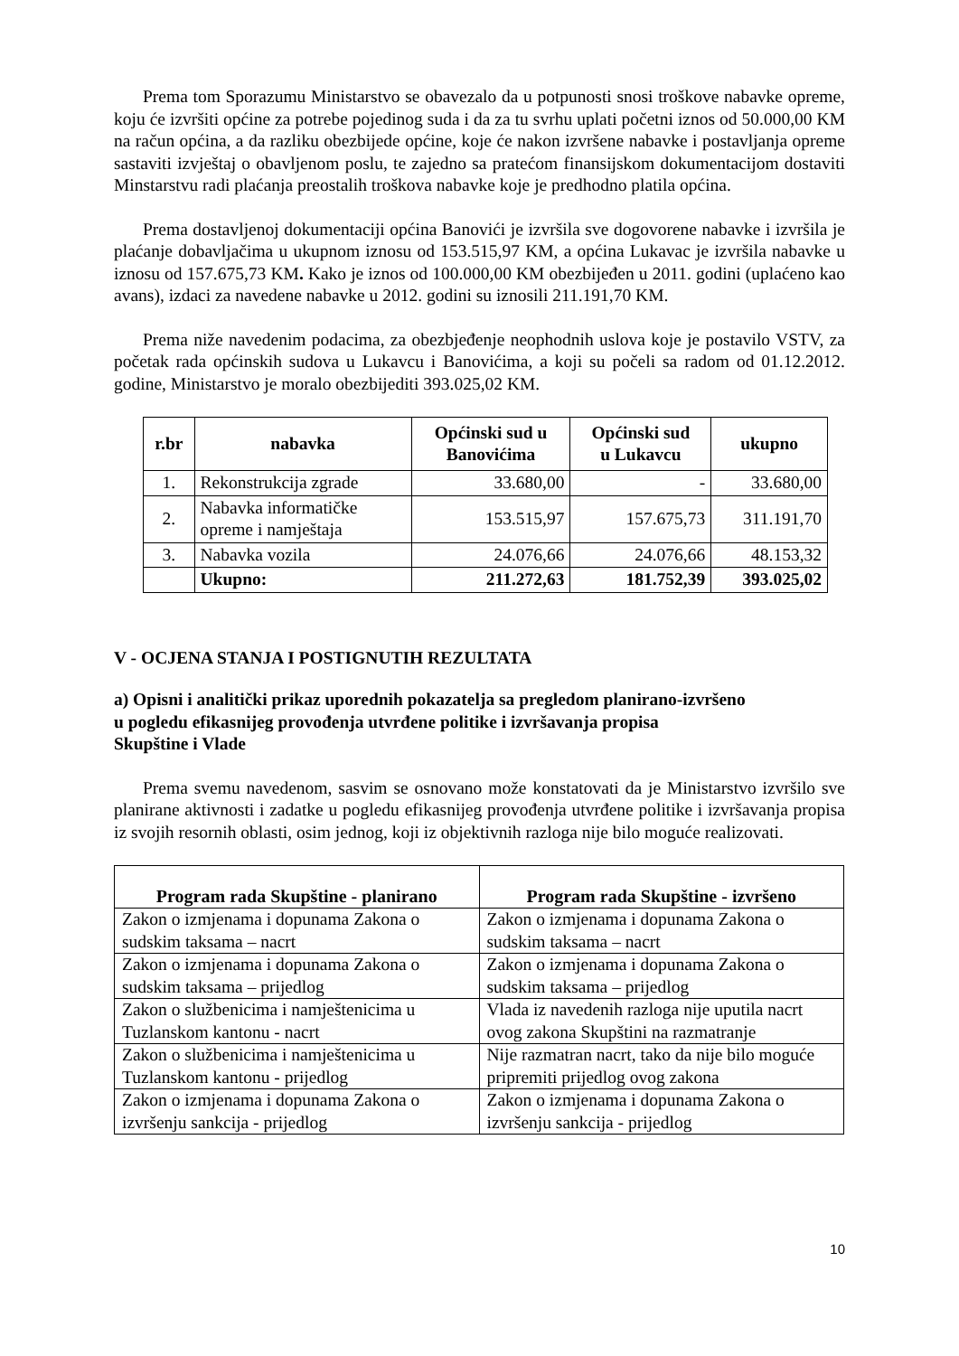Prema tom Sporazumu Ministarstvo se obavezalo da u potpunosti snosi troškove nabavke opreme, koju će izvršiti općine za potrebe pojedinog suda i da za tu svrhu uplati početni iznos od 50.000,00 KM na račun općina, a da razliku obezbijede općine, koje će nakon izvršene nabavke i postavljanja opreme sastaviti izvještaj o obavljenom poslu, te zajedno sa pratećom finansijskom dokumentacijom dostaviti Minstarstvu radi plaćanja preostalih troškova nabavke koje je predhodno platila općina.
Prema dostavljenoj dokumentaciji općina Banovići je izvršila sve dogovorene nabavke i izvršila je plaćanje dobavljačima u ukupnom iznosu od 153.515,97 KM, a općina Lukavac je izvršila nabavke u iznosu od 157.675,73 KM. Kako je iznos od 100.000,00 KM obezbijeđen u 2011. godini (uplaćeno kao avans), izdaci za navedene nabavke u 2012. godini su iznosili 211.191,70 KM.
Prema niže navedenim podacima, za obezbjeđenje neophodnih uslova koje je postavilo VSTV, za početak rada općinskih sudova u Lukavcu i Banovićima, a koji su počeli sa radom od 01.12.2012. godine, Ministarstvo je moralo obezbijediti 393.025,02 KM.
| r.br | nabavka | Općinski sud u Banovićima | Općinski sud u Lukavcu | ukupno |
| --- | --- | --- | --- | --- |
| 1. | Rekonstrukcija zgrade | 33.680,00 | - | 33.680,00 |
| 2. | Nabavka informatičke opreme i namještaja | 153.515,97 | 157.675,73 | 311.191,70 |
| 3. | Nabavka vozila | 24.076,66 | 24.076,66 | 48.153,32 |
| | Ukupno: | 211.272,63 | 181.752,39 | 393.025,02 |
V - OCJENA STANJA I POSTIGNUTIH REZULTATA
a) Opisni i analitički prikaz uporednih pokazatelja sa pregledom planirano-izvršeno
u pogledu efikasnijeg provođenja utvrđene politike i izvršavanja propisa
Skupštine i Vlade
Prema svemu navedenom, sasvim se osnovano može konstatovati da je Ministarstvo izvršilo sve planirane aktivnosti i zadatke u pogledu efikasnijeg provođenja utvrđene politike i izvršavanja propisa iz svojih resornih oblasti, osim jednog, koji iz objektivnih razloga nije bilo moguće realizovati.
| Program rada Skupštine - planirano | Program rada Skupštine - izvršeno |
| --- | --- |
| Zakon o izmjenama i dopunama Zakona o sudskim taksama – nacrt | Zakon o izmjenama i dopunama Zakona o sudskim taksama – nacrt |
| Zakon o izmjenama i dopunama Zakona o sudskim taksama – prijedlog | Zakon o izmjenama i dopunama Zakona o sudskim taksama – prijedlog |
| Zakon o službenicima i namještenicima u Tuzlanskom kantonu - nacrt | Vlada iz navedenih razloga nije uputila nacrt ovog zakona Skupštini na razmatranje |
| Zakon o službenicima i namještenicima u Tuzlanskom kantonu - prijedlog | Nije razmatran nacrt, tako da nije bilo moguće pripremiti prijedlog ovog zakona |
| Zakon o izmjenama i dopunama Zakona o izvršenju sankcija - prijedlog | Zakon o izmjenama i dopunama Zakona o izvršenju sankcija - prijedlog |
10